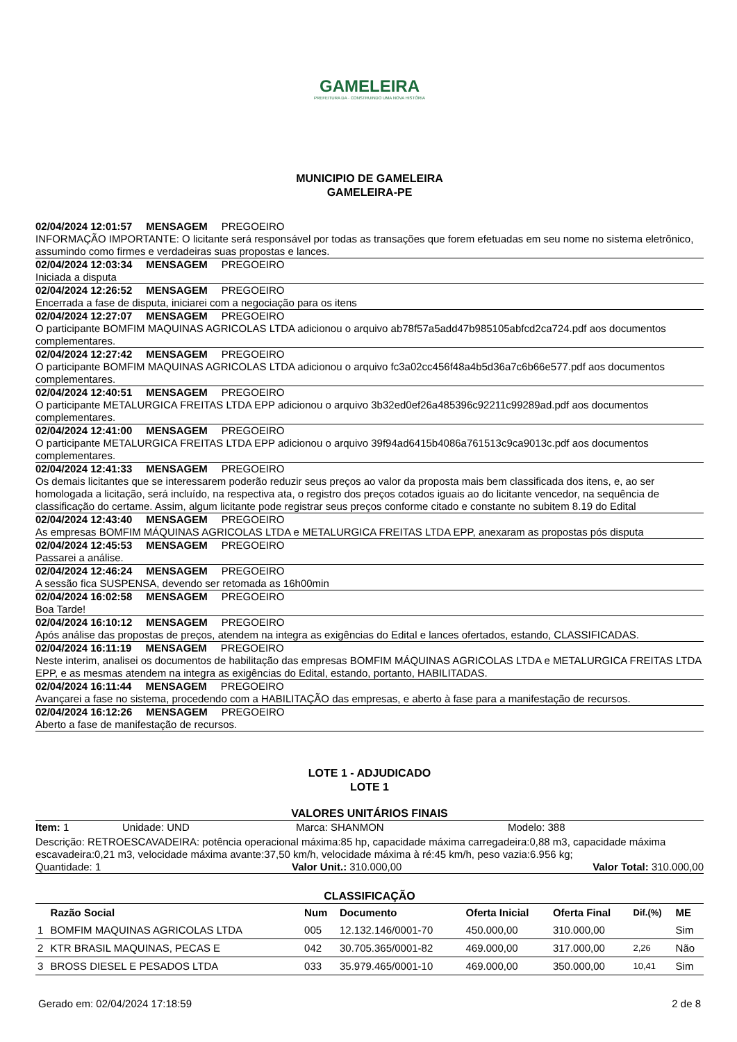GAMELEIRA
PREFEITURA DA · CONSTRUINDO UMA NOVA HISTÓRIA
MUNICIPIO DE GAMELEIRA
GAMELEIRA-PE
02/04/2024 12:01:57 MENSAGEM PREGOEIRO
INFORMAÇÃO IMPORTANTE: O licitante será responsável por todas as transações que forem efetuadas em seu nome no sistema eletrônico, assumindo como firmes e verdadeiras suas propostas e lances.
02/04/2024 12:03:34 MENSAGEM PREGOEIRO
Iniciada a disputa
02/04/2024 12:26:52 MENSAGEM PREGOEIRO
Encerrada a fase de disputa, iniciarei com a negociação para os itens
02/04/2024 12:27:07 MENSAGEM PREGOEIRO
O participante BOMFIM MAQUINAS AGRICOLAS LTDA adicionou o arquivo ab78f57a5add47b985105abfcd2ca724.pdf aos documentos complementares.
02/04/2024 12:27:42 MENSAGEM PREGOEIRO
O participante BOMFIM MAQUINAS AGRICOLAS LTDA adicionou o arquivo fc3a02cc456f48a4b5d36a7c6b66e577.pdf aos documentos complementares.
02/04/2024 12:40:51 MENSAGEM PREGOEIRO
O participante METALURGICA FREITAS LTDA EPP adicionou o arquivo 3b32ed0ef26a485396c92211c99289ad.pdf aos documentos complementares.
02/04/2024 12:41:00 MENSAGEM PREGOEIRO
O participante METALURGICA FREITAS LTDA EPP adicionou o arquivo 39f94ad6415b4086a761513c9ca9013c.pdf aos documentos complementares.
02/04/2024 12:41:33 MENSAGEM PREGOEIRO
Os demais licitantes que se interessarem poderão reduzir seus preços ao valor da proposta mais bem classificada dos itens, e, ao ser homologada a licitação, será incluído, na respectiva ata, o registro dos preços cotados iguais ao do licitante vencedor, na sequência de classificação do certame. Assim, algum licitante pode registrar seus preços conforme citado e constante no subitem 8.19 do Edital
02/04/2024 12:43:40 MENSAGEM PREGOEIRO
As empresas BOMFIM MÁQUINAS AGRICOLAS LTDA e METALURGICA FREITAS LTDA EPP, anexaram as propostas pós disputa
02/04/2024 12:45:53 MENSAGEM PREGOEIRO
Passarei a análise.
02/04/2024 12:46:24 MENSAGEM PREGOEIRO
A sessão fica SUSPENSA, devendo ser retomada as 16h00min
02/04/2024 16:02:58 MENSAGEM PREGOEIRO
Boa Tarde!
02/04/2024 16:10:12 MENSAGEM PREGOEIRO
Após análise das propostas de preços, atendem na integra as exigências do Edital e lances ofertados, estando, CLASSIFICADAS.
02/04/2024 16:11:19 MENSAGEM PREGOEIRO
Neste interim, analisei os documentos de habilitação das empresas BOMFIM MÁQUINAS AGRICOLAS LTDA e METALURGICA FREITAS LTDA EPP, e as mesmas atendem na integra as exigências do Edital, estando, portanto, HABILITADAS.
02/04/2024 16:11:44 MENSAGEM PREGOEIRO
Avançarei a fase no sistema, procedendo com a HABILITAÇÃO das empresas, e aberto à fase para a manifestação de recursos.
02/04/2024 16:12:26 MENSAGEM PREGOEIRO
Aberto a fase de manifestação de recursos.
LOTE 1 - ADJUDICADO
LOTE 1
VALORES UNITÁRIOS FINAIS
Item: 1 Unidade: UND Marca: SHANMON Modelo: 388
Descrição: RETROESCAVADEIRA: potência operacional máxima:85 hp, capacidade máxima carregadeira:0,88 m3, capacidade máxima escavadeira:0,21 m3, velocidade máxima avante:37,50 km/h, velocidade máxima à ré:45 km/h, peso vazia:6.956 kg;
Quantidade: 1 Valor Unit.: 310.000,00 Valor Total: 310.000,00
CLASSIFICAÇÃO
| | Razão Social | Num | Documento | Oferta Inicial | Oferta Final | Dif.(%) | ME |
| --- | --- | --- | --- | --- | --- | --- | --- |
| 1 | BOMFIM MAQUINAS AGRICOLAS LTDA | 005 | 12.132.146/0001-70 | 450.000,00 | 310.000,00 | | Sim |
| 2 | KTR BRASIL MAQUINAS, PECAS E | 042 | 30.705.365/0001-82 | 469.000,00 | 317.000,00 | 2,26 | Não |
| 3 | BROSS DIESEL E PESADOS LTDA | 033 | 35.979.465/0001-10 | 469.000,00 | 350.000,00 | 10,41 | Sim |
Gerado em: 02/04/2024 17:18:59 2 de 8